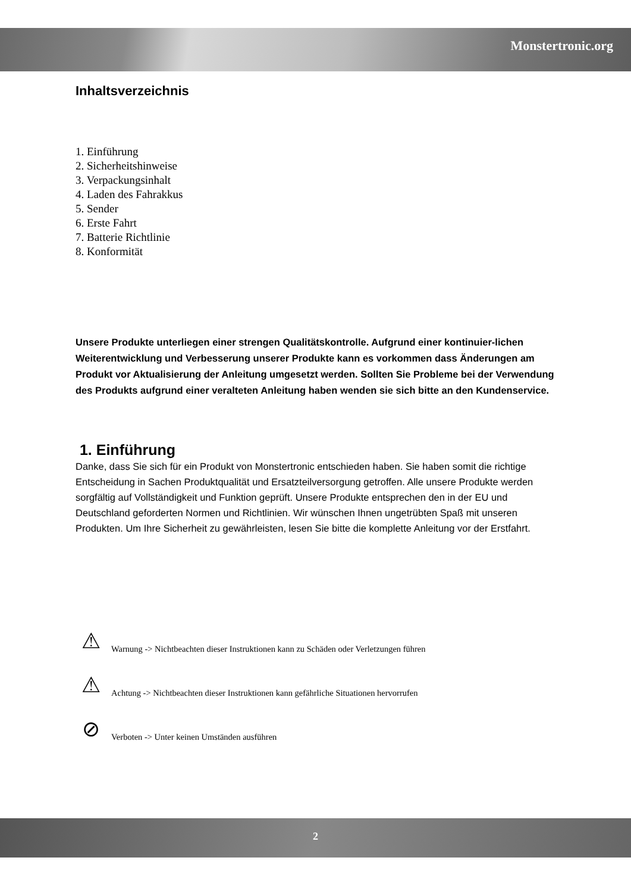Monstertronic.org
Inhaltsverzeichnis
1. Einführung
2. Sicherheitshinweise
3. Verpackungsinhalt
4. Laden des Fahrakkus
5. Sender
6. Erste Fahrt
7. Batterie Richtlinie
8. Konformität
Unsere Produkte unterliegen einer strengen Qualitätskontrolle. Aufgrund einer kontinuier-lichen Weiterentwicklung und Verbesserung unserer Produkte kann es vorkommen dass Änderungen am Produkt vor Aktualisierung der Anleitung umgesetzt werden. Sollten Sie Probleme bei der Verwendung des Produkts aufgrund einer veralteten Anleitung haben wenden sie sich bitte an den Kundenservice.
1. Einführung
Danke, dass Sie sich für ein Produkt von Monstertronic entschieden haben. Sie haben somit die richtige Entscheidung in Sachen Produktqualität und Ersatzteilversorgung getroffen. Alle unsere Produkte werden sorgfältig auf Vollständigkeit und Funktion geprüft. Unsere Produkte entsprechen den in der EU und Deutschland geforderten Normen und Richtlinien. Wir wünschen Ihnen ungetrübten Spaß mit unseren Produkten. Um Ihre Sicherheit zu gewährleisten, lesen Sie bitte die komplette Anleitung vor der Erstfahrt.
⚠
Warnung -> Nichtbeachten dieser Instruktionen kann zu Schäden oder Verletzungen führen
⚠
Achtung -> Nichtbeachten dieser Instruktionen kann gefährliche Situationen hervorrufen
⊘
Verboten -> Unter keinen Umständen ausführen
2